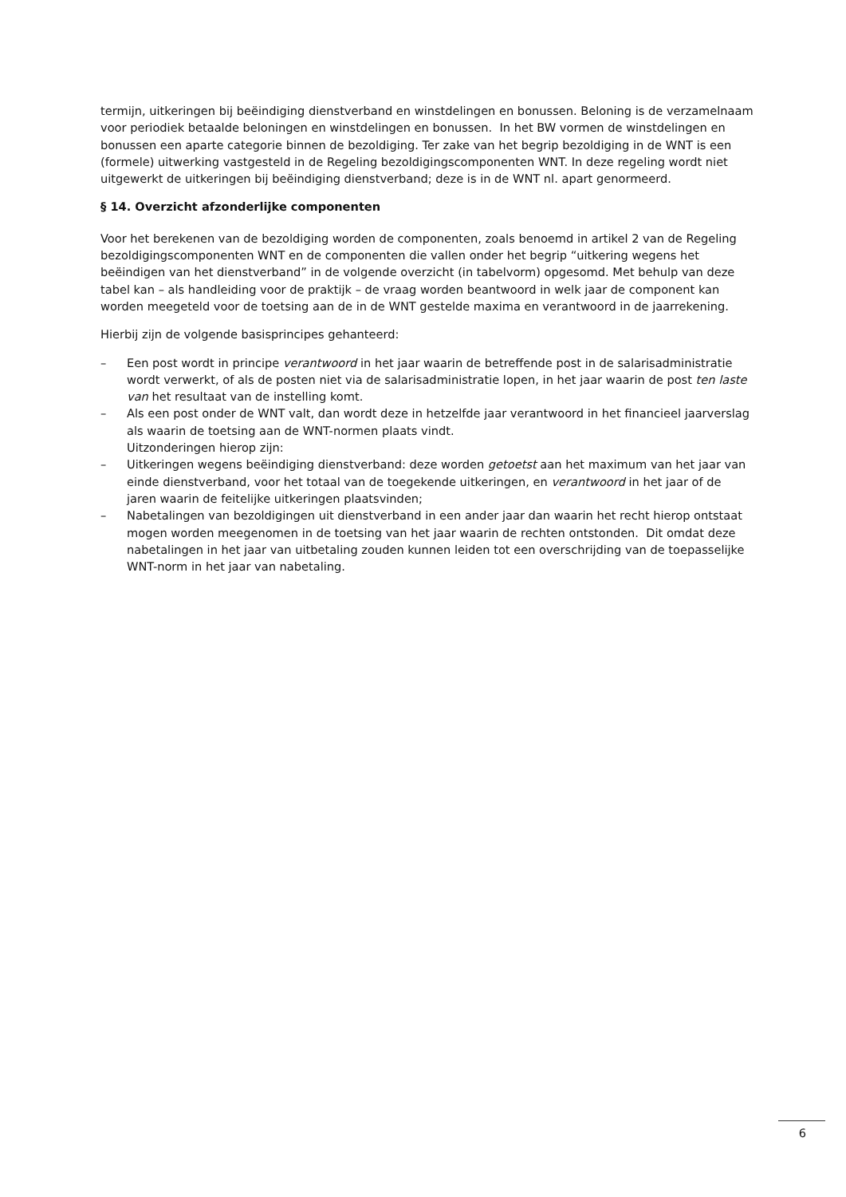termijn, uitkeringen bij beëindiging dienstverband en winstdelingen en bonussen. Beloning is de verzamelnaam voor periodiek betaalde beloningen en winstdelingen en bonussen. In het BW vormen de winstdelingen en bonussen een aparte categorie binnen de bezoldiging. Ter zake van het begrip bezoldiging in de WNT is een (formele) uitwerking vastgesteld in de Regeling bezoldigingscomponenten WNT. In deze regeling wordt niet uitgewerkt de uitkeringen bij beëindiging dienstverband; deze is in de WNT nl. apart genormeerd.
§ 14. Overzicht afzonderlijke componenten
Voor het berekenen van de bezoldiging worden de componenten, zoals benoemd in artikel 2 van de Regeling bezoldigingscomponenten WNT en de componenten die vallen onder het begrip “uitkering wegens het beëindigen van het dienstverband” in de volgende overzicht (in tabelvorm) opgesomd. Met behulp van deze tabel kan – als handleiding voor de praktijk – de vraag worden beantwoord in welk jaar de component kan worden meegeteld voor de toetsing aan de in de WNT gestelde maxima en verantwoord in de jaarrekening.
Hierbij zijn de volgende basisprincipes gehanteerd:
– Een post wordt in principe verantwoord in het jaar waarin de betreffende post in de salarisadministratie wordt verwerkt, of als de posten niet via de salarisadministratie lopen, in het jaar waarin de post ten laste van het resultaat van de instelling komt.
– Als een post onder de WNT valt, dan wordt deze in hetzelfde jaar verantwoord in het financieel jaarverslag als waarin de toetsing aan de WNT-normen plaats vindt.
Uitzonderingen hierop zijn:
– Uitkeringen wegens beëindiging dienstverband: deze worden getoetst aan het maximum van het jaar van einde dienstverband, voor het totaal van de toegekende uitkeringen, en verantwoord in het jaar of de jaren waarin de feitelijke uitkeringen plaatsvinden;
– Nabetalingen van bezoldigingen uit dienstverband in een ander jaar dan waarin het recht hierop ontstaat mogen worden meegenomen in de toetsing van het jaar waarin de rechten ontstonden. Dit omdat deze nabetalingen in het jaar van uitbetaling zouden kunnen leiden tot een overschrijding van de toepasselijke WNT-norm in het jaar van nabetaling.
6